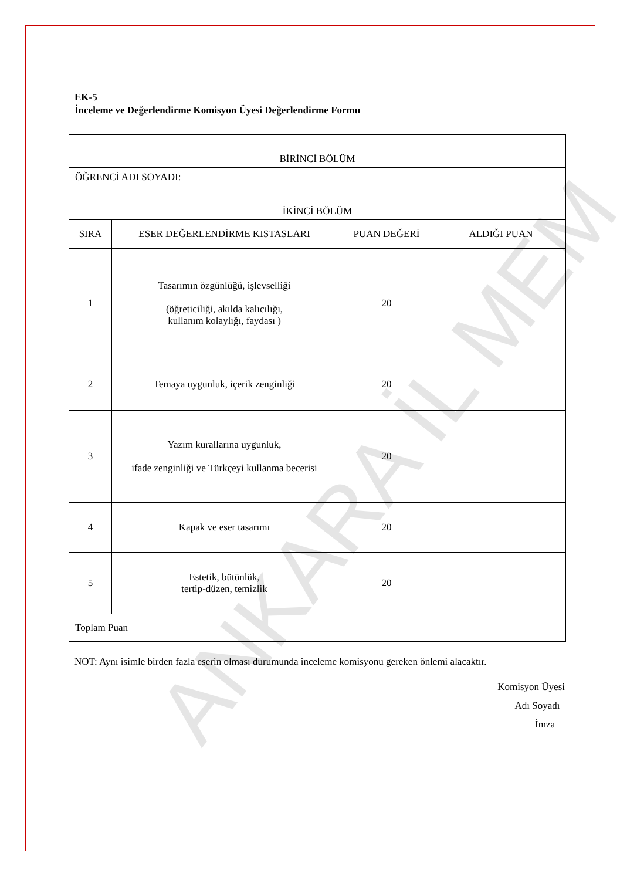EK-5
İnceleme ve Değerlendirme Komisyon Üyesi Değerlendirme Formu
| BİRİNCİ BÖLÜM | | | |
| ÖĞRENCİ ADI SOYADI: | | | |
| İKİNCİ BÖLÜM | | | |
| SIRA | ESER DEĞERLENDİRME KISTASLARI | PUAN DEĞERİ | ALDIĞI PUAN |
| 1 | Tasarımın özgünlüğü, işlevselliği (öğreticiliği, akılda kalıcılığı, kullanım kolaylığı, faydası ) | 20 | |
| 2 | Temaya uygunluk, içerik zenginliği | 20 | |
| 3 | Yazım kurallarına uygunluk, ifade zenginliği ve Türkçeyi kullanma becerisi | 20 | |
| 4 | Kapak ve eser tasarımı | 20 | |
| 5 | Estetik, bütünlük, tertip-düzen, temizlik | 20 | |
| Toplam Puan | | | |
NOT: Aynı isimle birden fazla eserin olması durumunda inceleme komisyonu gereken önlemi alacaktır.
Komisyon Üyesi
Adı Soyadı
İmza
ANKARA İL MEM